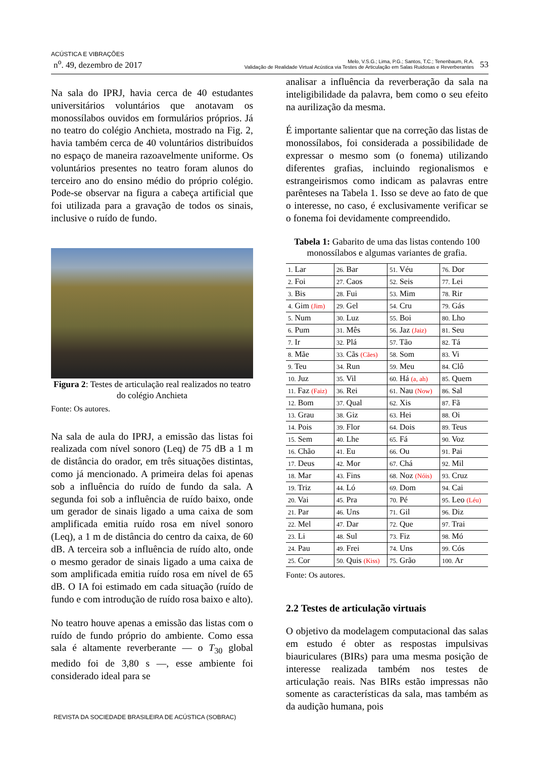ACÚSTICA E VIBRAÇÕES
n<sup>o</sup>. 49, dezembro de 2017
Melo, V.S.G.; Lima, P.G.; Santos, T.C.; Tenenbaum, R.A.
Validação de Realidade Virtual Acústica via Testes de Articulação em Salas Ruidosas e Reverberantes
53
Na sala do IPRJ, havia cerca de 40 estudantes universitários voluntários que anotavam os monossílabos ouvidos em formulários próprios. Já no teatro do colégio Anchieta, mostrado na Fig. 2, havia também cerca de 40 voluntários distribuídos no espaço de maneira razoavelmente uniforme. Os voluntários presentes no teatro foram alunos do terceiro ano do ensino médio do próprio colégio. Pode-se observar na figura a cabeça artificial que foi utilizada para a gravação de todos os sinais, inclusive o ruído de fundo.
Figura 2: Testes de articulação real realizados no teatro do colégio Anchieta
Fonte: Os autores.
Na sala de aula do IPRJ, a emissão das listas foi realizada com nível sonoro (Leq) de 75 dB a 1 m de distância do orador, em três situações distintas, como já mencionado. A primeira delas foi apenas sob a influência do ruído de fundo da sala. A segunda foi sob a influência de ruído baixo, onde um gerador de sinais ligado a uma caixa de som amplificada emitia ruído rosa em nível sonoro (Leq), a 1 m de distância do centro da caixa, de 60 dB. A terceira sob a influência de ruído alto, onde o mesmo gerador de sinais ligado a uma caixa de som amplificada emitia ruído rosa em nível de 65 dB. O IA foi estimado em cada situação (ruído de fundo e com introdução de ruído rosa baixo e alto).
No teatro houve apenas a emissão das listas com o ruído de fundo próprio do ambiente. Como essa sala é altamente reverberante — o T<sub>30</sub> global medido foi de 3,80 s —, esse ambiente foi considerado ideal para se
analisar a influência da reverberação da sala na inteligibilidade da palavra, bem como o seu efeito na aurilização da mesma.
É importante salientar que na correção das listas de monossílabos, foi considerada a possibilidade de expressar o mesmo som (o fonema) utilizando diferentes grafias, incluindo regionalismos e estrangeirismos como indicam as palavras entre parênteses na Tabela 1. Isso se deve ao fato de que o interesse, no caso, é exclusivamente verificar se o fonema foi devidamente compreendido.
Tabela 1: Gabarito de uma das listas contendo 100 monossílabos e algumas variantes de grafia.
| 1. Lar | 26. Bar | 51. Véu | 76. Dor |
| 2. Foi | 27. Caos | 52. Seis | 77. Lei |
| 3. Bis | 28. Fui | 53. Mim | 78. Rir |
| 4. Gim (Jim) | 29. Gel | 54. Cru | 79. Gás |
| 5. Num | 30. Luz | 55. Boi | 80. Lho |
| 6. Pum | 31. Mês | 56. Jaz (Jaiz) | 81. Seu |
| 7. Ir | 32. Plá | 57. Tão | 82. Tá |
| 8. Mãe | 33. Cãs (Cães) | 58. Som | 83. Vi |
| 9. Teu | 34. Run | 59. Meu | 84. Clô |
| 10. Juz | 35. Vil | 60. Há (a, ah) | 85. Quem |
| 11. Faz (Faiz) | 36. Rei | 61. Nau (Now) | 86. Sal |
| 12. Bom | 37. Qual | 62. Xis | 87. Fã |
| 13. Grau | 38. Giz | 63. Hei | 88. Oi |
| 14. Pois | 39. Flor | 64. Dois | 89. Teus |
| 15. Sem | 40. Lhe | 65. Fá | 90. Voz |
| 16. Chão | 41. Eu | 66. Ou | 91. Pai |
| 17. Deus | 42. Mor | 67. Chá | 92. Mil |
| 18. Mar | 43. Fins | 68. Noz (Nóis) | 93. Cruz |
| 19. Triz | 44. Ló | 69. Dom | 94. Cai |
| 20. Vai | 45. Pra | 70. Pé | 95. Leo (Léu) |
| 21. Par | 46. Uns | 71. Gil | 96. Diz |
| 22. Mel | 47. Dar | 72. Que | 97. Trai |
| 23. Li | 48. Sul | 73. Fiz | 98. Mó |
| 24. Pau | 49. Frei | 74. Uns | 99. Cós |
| 25. Cor | 50. Quis (Kiss) | 75. Grão | 100. Ar |
Fonte: Os autores.
2.2 Testes de articulação virtuais
O objetivo da modelagem computacional das salas em estudo é obter as respostas impulsivas biauriculares (BIRs) para uma mesma posição de interesse realizada também nos testes de articulação reais. Nas BIRs estão impressas não somente as características da sala, mas também as da audição humana, pois
REVISTA DA SOCIEDADE BRASILEIRA DE ACÚSTICA (SOBRAC)